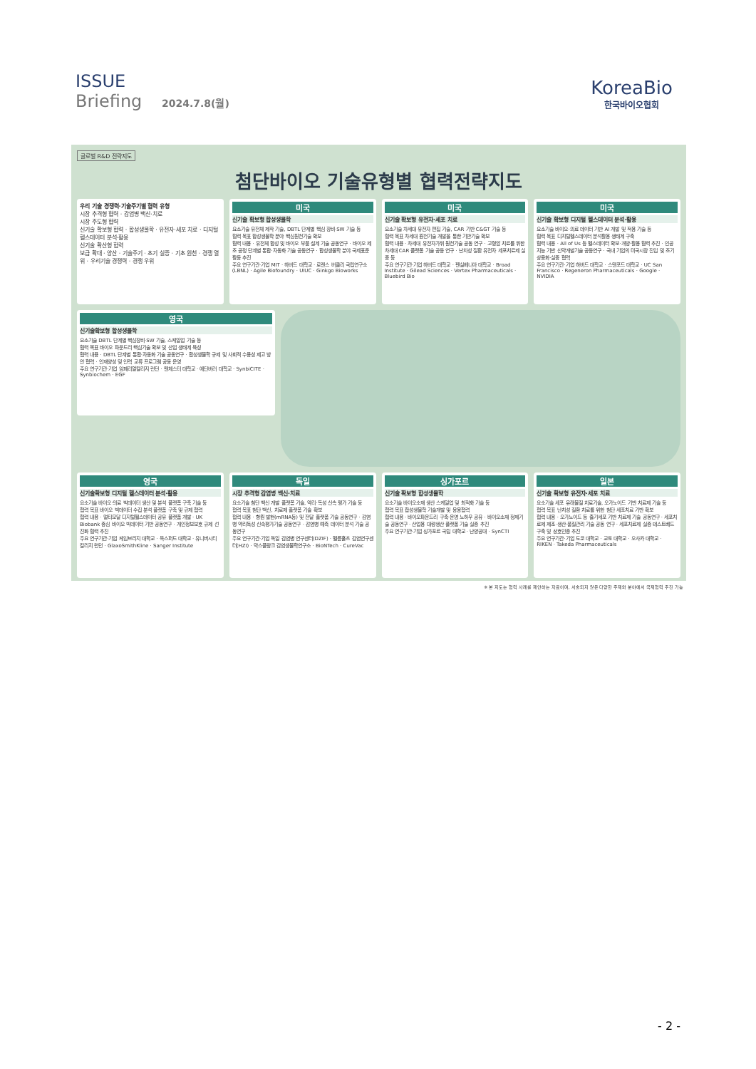ISSUE
Briefing 2024.7.8(월)
KoreaBio
한국바이오협회
글로벌 R&D 전략지도
첨단바이오 기술유형별 협력전략지도
우리 기술 경쟁력·기술주기별 협력 유형
시장 추격형 협력 · 감염병 백신·치료
시장 주도형 협력
신기술 확보형 협력 · 합성생물학 · 유전자·세포 치료 · 디지털 헬스데이터 분석·활용
신기술 확산형 협력
보급 확대 · 양산 · 기술주기 · 초기 실증 · 기초 원천 · 경쟁 열위 · 우리기술 경쟁력 · 경쟁 우위
미국
신기술 확보형 합성생물학
요소기술 유전체 제작 기술, DBTL 단계별 핵심 장비·SW 기술 등
협력 목표 합성생물학 분야 핵심원천기술 확보
협력 내용 · 유전체 합성 및 바이오 부품 설계 기술 공동연구 · 바이오 제조 공정 단계별 통합·자동화 기술 공동연구 · 합성생물학 분야 국제표준 활동 추진
주요 연구기관·기업 MIT · 하버드 대학교 · 로렌스 버클리 국립연구소(LBNL) · Agile Biofoundry · UIUC · Ginkgo Bioworks
미국
신기술 확보형 유전자·세포 치료
요소기술 차세대 유전자 편집 기술, CAR 기반 C&GT 기술 등
협력 목표 차세대 원천기술 개발을 통한 기반기술 확보
협력 내용 · 차세대 유전자가위 원천기술 공동 연구 · 고형암 치료를 위한 차세대 CAR 플랫폼 기술 공동 연구 · 난치성 질환 유전자 세포치료제 실증 등
주요 연구기관·기업 하버드 대학교 · 펜실베니아 대학교 · Broad Institute · Gilead Sciences · Vertex Pharmaceuticals · Bluebird Bio
미국
신기술 확보형 디지털 헬스데이터 분석·활용
요소기술 바이오·의료 데이터 기반 AI 개발 및 적용 기술 등
협력 목표 디지털헬스데이터 분석활용 생태계 구축
협력 내용 · All of Us 등 헬스데이터 확보·개방·활용 협력 추진 · 인공지능 기반 신약개발기술 공동연구 · 국내 기업의 미국시장 진입 및 조기상용화·실증 협력
주요 연구기관·기업 하버드 대학교 · 스탠포드 대학교 · UC San Francisco · Regeneron Pharmaceuticals · Google · NVIDIA
영국
신기술확보형 합성생물학
요소기술 DBTL 단계별 핵심장비·SW 기술, 스케일업 기술 등
협력 목표 바이오 파운드리 핵심기술 확보 및 산업 생태계 육성
협력 내용 · DBTL 단계별 통합·자동화 기술 공동연구 · 합성생물학 규제 및 사회적 수용성 제고 방안 협력 · 인재양성 및 인력 교류 프로그램 공동 운영
주요 연구기관·기업 임페리얼칼리지 런던 · 맨체스터 대학교 · 에딘버러 대학교 · SynbiCITE · Synbiochem · EGF
영국
신기술확보형 디지털 헬스데이터 분석·활용
요소기술 바이오·의료 빅데이터 생산 및 분석 플랫폼 구축 기술 등
협력 목표 바이오 빅데이터 수집 분석 플랫폼 구축 및 규제 협력
협력 내용 · 멀티모달 디지털헬스데이터 공유 플랫폼 개발 · UK Biobank 중심 바이오 빅데이터 기반 공동연구 · 개인정보보호 규제 선진화 협력 추진
주요 연구기관·기업 케임브리지 대학교 · 옥스퍼드 대학교 · 유니버시티 칼리지 런던 · GlaxoSmithKline · Sanger Institute
독일
시장 추격형 감염병 백신·치료
요소기술 첨단 백신 개발 플랫폼 기술, 약리·독성 신속 평가 기술 등
협력 목표 첨단 백신, 치료제 플랫폼 기술 확보
협력 내용 · 항원 발현(mRNA등) 및 전달 플랫폼 기술 공동연구 · 감염병 약리독성 신속평가기술 공동연구 · 감염병 예측 데이터 분석 기술 공동연구
주요 연구기관·기업 독일 감염병 연구센터(DZIF) · 헬름홀츠 감염연구센터(HZI) · 막스플랑크 감염생물학연구소 · BioNTech · CureVac
싱가포르
신기술 확보형 합성생물학
요소기술 바이오소재 생산 스케일업 및 최적화 기술 등
협력 목표 합성생물학 기술개발 및 응용협력
협력 내용 · 바이오파운드리 구축·운영 노하우 공유 · 바이오소재 정제기술 공동연구 · 산업용 대량생산 플랫폼 기술 실증 추진
주요 연구기관·기업 싱가포르 국립 대학교 · 난양공대 · SynCTI
일본
신기술 확보형 유전자·세포 치료
요소기술 세포 유래물질 치료기술, 오가노이드 기반 치료제 기술 등
협력 목표 난치성 질환 치료를 위한 첨단 세포치료 기반 확보
협력 내용 · 오가노이드 등 줄기세포 기반 치료제 기술 공동연구 · 세포치료제 제조·생산·품질관리 기술 공동 연구 · 세포치료제 실증 테스트베드 구축 및 상호인증 추진
주요 연구기관·기업 도쿄 대학교 · 교토 대학교 · 오사카 대학교 · RIKEN · Takeda Pharmaceuticals
※ 본 지도는 협력 사례를 제안하는 자료이며, 서술되지 않은 다양한 주제와 분야에서 국제협력 추진 가능
- 2 -